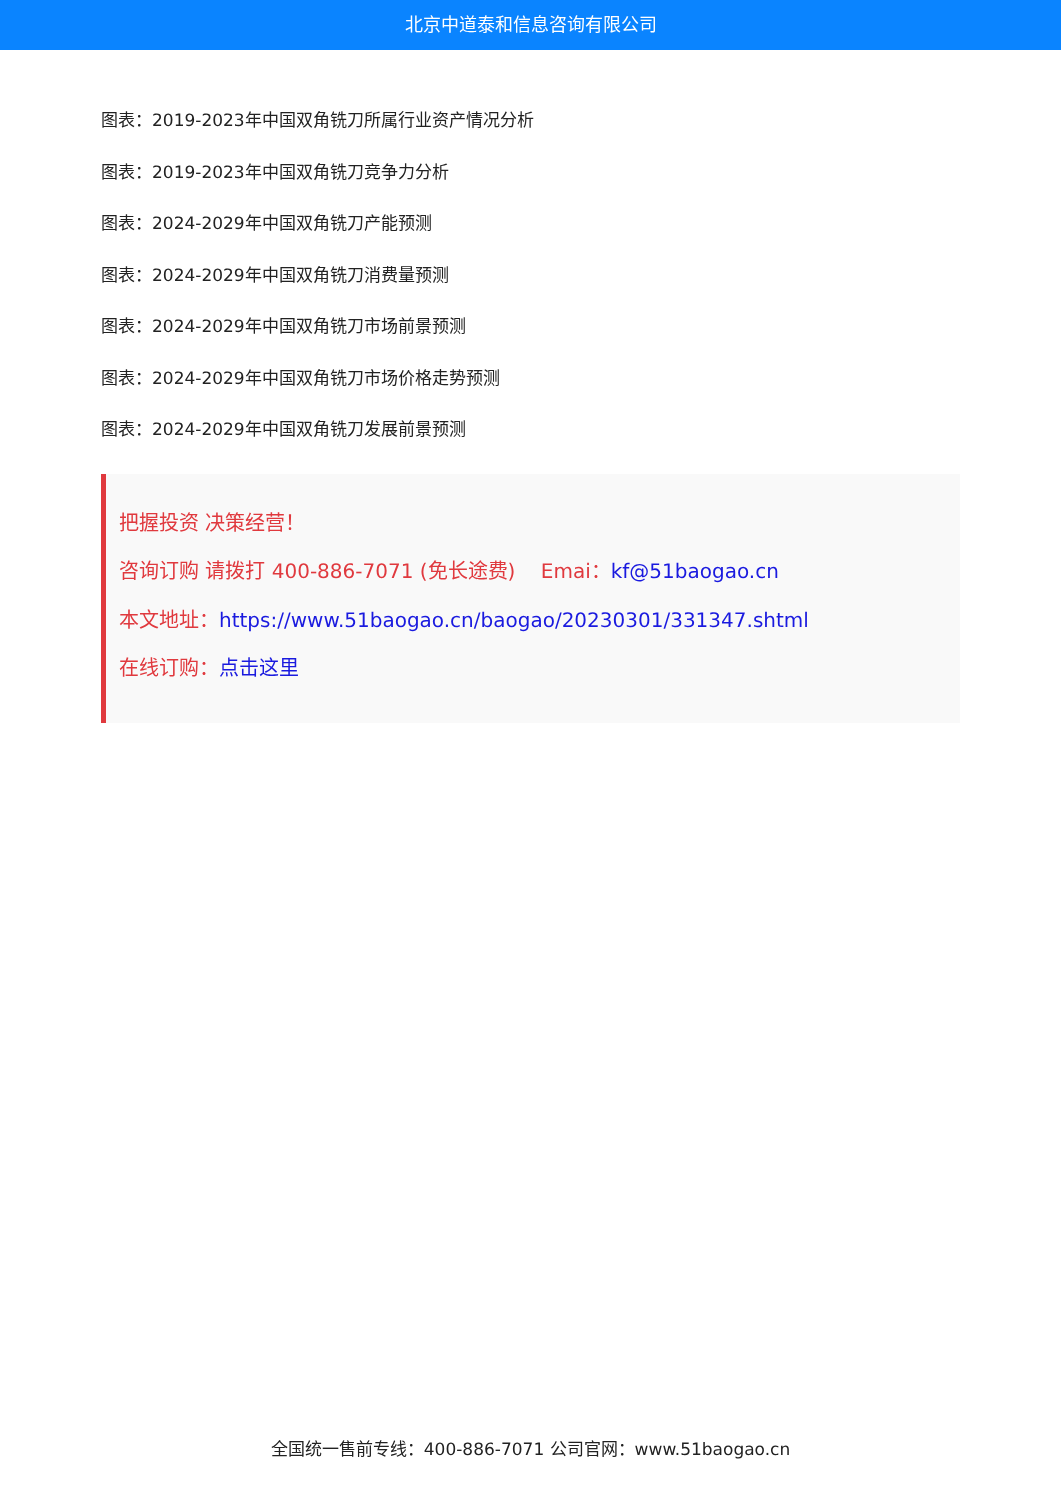北京中道泰和信息咨询有限公司
图表：2019-2023年中国双角铣刀所属行业资产情况分析
图表：2019-2023年中国双角铣刀竞争力分析
图表：2024-2029年中国双角铣刀产能预测
图表：2024-2029年中国双角铣刀消费量预测
图表：2024-2029年中国双角铣刀市场前景预测
图表：2024-2029年中国双角铣刀市场价格走势预测
图表：2024-2029年中国双角铣刀发展前景预测
把握投资 决策经营！
咨询订购 请拨打 400-886-7071 (免长途费) Emai：kf@51baogao.cn
本文地址：https://www.51baogao.cn/baogao/20230301/331347.shtml
在线订购：点击这里
全国统一售前专线：400-886-7071 公司官网：www.51baogao.cn